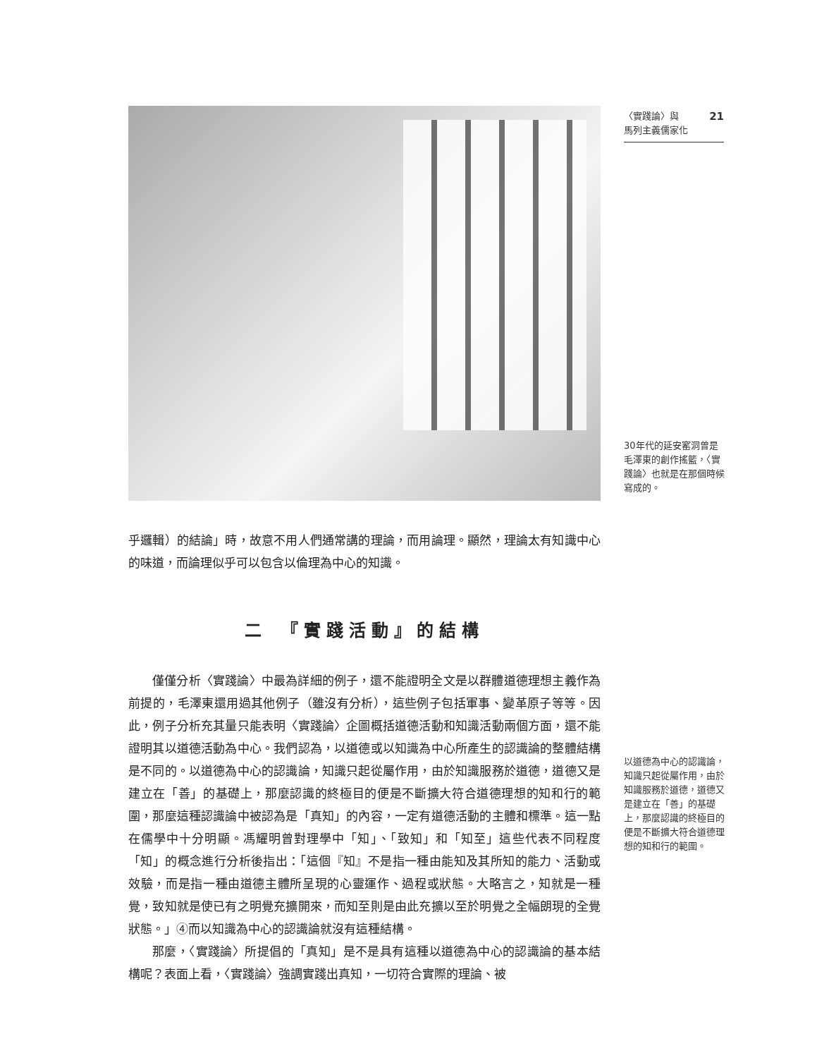〈實踐論〉與 21
馬列主義儒家化
30年代的延安窰洞曾是毛澤東的創作搖籃，〈實踐論〉也就是在那個時候寫成的。
以道德為中心的認識論，知識只起從屬作用，由於知識服務於道德，道德又是建立在「善」的基礎上，那麼認識的終極目的便是不斷擴大符合道德理想的知和行的範圍。
乎邏輯）的結論」時，故意不用人們通常講的理論，而用論理。顯然，理論太有知識中心的味道，而論理似乎可以包含以倫理為中心的知識。
二　『實踐活動』的結構
僅僅分析〈實踐論〉中最為詳細的例子，還不能證明全文是以群體道德理想主義作為前提的，毛澤東還用過其他例子（雖沒有分析），這些例子包括軍事、變革原子等等。因此，例子分析充其量只能表明〈實踐論〉企圖概括道德活動和知識活動兩個方面，還不能證明其以道德活動為中心。我們認為，以道德或以知識為中心所產生的認識論的整體結構是不同的。以道德為中心的認識論，知識只起從屬作用，由於知識服務於道德，道德又是建立在「善」的基礎上，那麼認識的終極目的便是不斷擴大符合道德理想的知和行的範圍，那麼這種認識論中被認為是「真知」的內容，一定有道德活動的主體和標準。這一點在儒學中十分明顯。馮耀明曾對理學中「知」、「致知」和「知至」這些代表不同程度「知」的概念進行分析後指出：「這個『知』不是指一種由能知及其所知的能力、活動或效驗，而是指一種由道德主體所呈現的心靈運作、過程或狀態。大略言之，知就是一種覺，致知就是使已有之明覺充擴開來，而知至則是由此充擴以至於明覺之全幅朗現的全覺狀態。」④而以知識為中心的認識論就沒有這種結構。
那麼，〈實踐論〉所提倡的「真知」是不是具有這種以道德為中心的認識論的基本結構呢？表面上看，〈實踐論〉強調實踐出真知，一切符合實際的理論、被